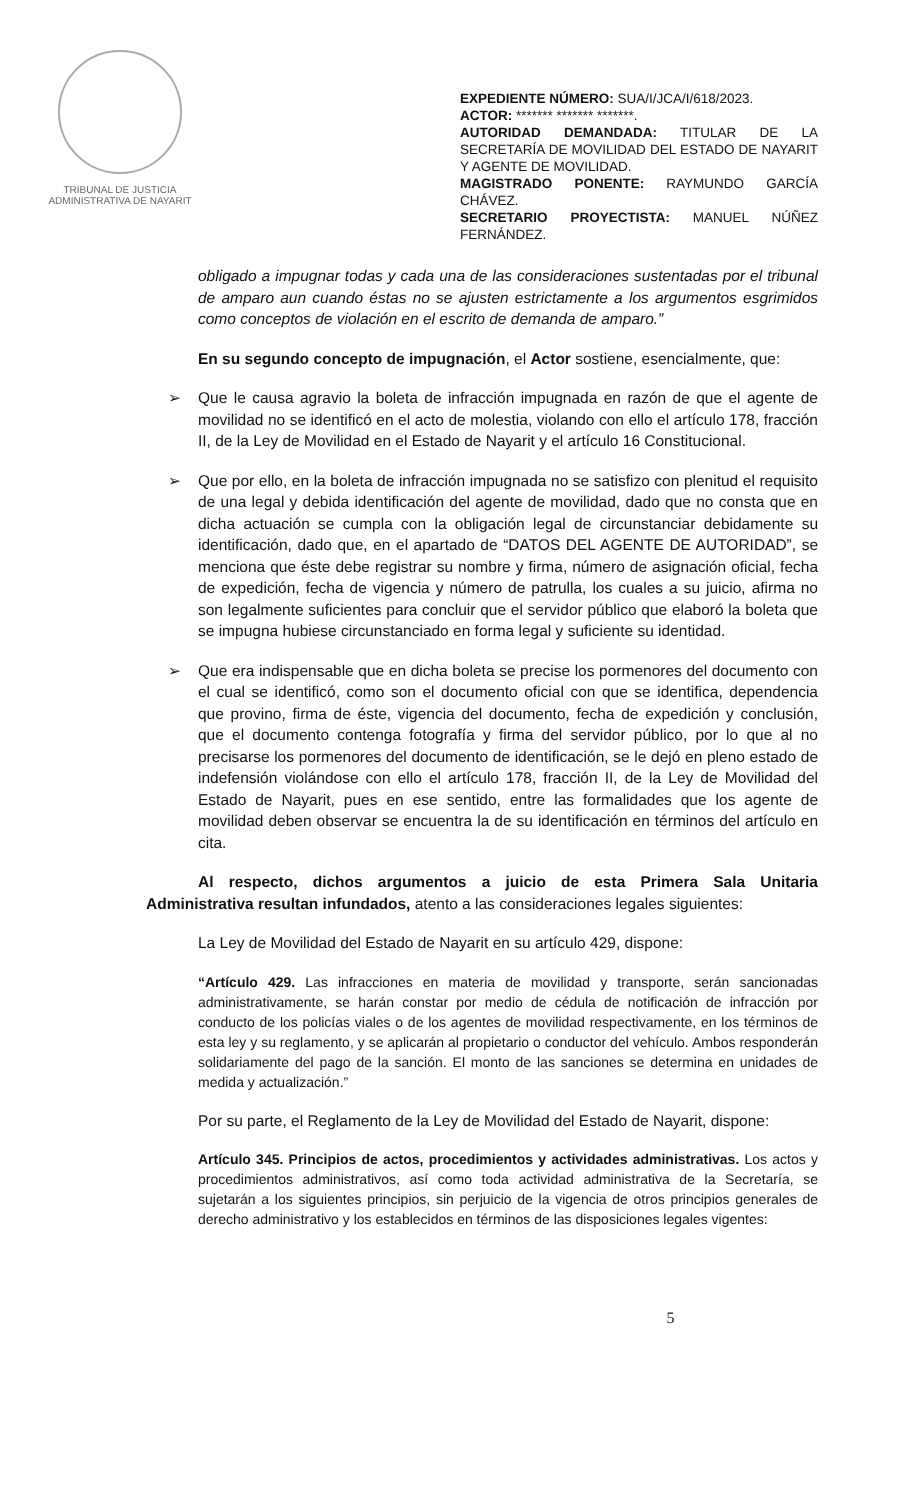TRIBUNAL DE JUSTICIA
ADMINISTRATIVA DE NAYARIT
EXPEDIENTE NÚMERO: SUA/I/JCA/I/618/2023.
ACTOR: ******* ******* *******.
AUTORIDAD DEMANDADA: TITULAR DE LA SECRETARÍA DE MOVILIDAD DEL ESTADO DE NAYARIT Y AGENTE DE MOVILIDAD.
MAGISTRADO PONENTE: RAYMUNDO GARCÍA CHÁVEZ.
SECRETARIO PROYECTISTA: MANUEL NÚÑEZ FERNÁNDEZ.
obligado a impugnar todas y cada una de las consideraciones sustentadas por el tribunal de amparo aun cuando éstas no se ajusten estrictamente a los argumentos esgrimidos como conceptos de violación en el escrito de demanda de amparo.”
En su segundo concepto de impugnación, el Actor sostiene, esencialmente, que:
➢ Que le causa agravio la boleta de infracción impugnada en razón de que el agente de movilidad no se identificó en el acto de molestia, violando con ello el artículo 178, fracción II, de la Ley de Movilidad en el Estado de Nayarit y el artículo 16 Constitucional.
➢ Que por ello, en la boleta de infracción impugnada no se satisfizo con plenitud el requisito de una legal y debida identificación del agente de movilidad, dado que no consta que en dicha actuación se cumpla con la obligación legal de circunstanciar debidamente su identificación, dado que, en el apartado de “DATOS DEL AGENTE DE AUTORIDAD”, se menciona que éste debe registrar su nombre y firma, número de asignación oficial, fecha de expedición, fecha de vigencia y número de patrulla, los cuales a su juicio, afirma no son legalmente suficientes para concluir que el servidor público que elaboró la boleta que se impugna hubiese circunstanciado en forma legal y suficiente su identidad.
➢ Que era indispensable que en dicha boleta se precise los pormenores del documento con el cual se identificó, como son el documento oficial con que se identifica, dependencia que provino, firma de éste, vigencia del documento, fecha de expedición y conclusión, que el documento contenga fotografía y firma del servidor público, por lo que al no precisarse los pormenores del documento de identificación, se le dejó en pleno estado de indefensión violándose con ello el artículo 178, fracción II, de la Ley de Movilidad del Estado de Nayarit, pues en ese sentido, entre las formalidades que los agente de movilidad deben observar se encuentra la de su identificación en términos del artículo en cita.
Al respecto, dichos argumentos a juicio de esta Primera Sala Unitaria Administrativa resultan infundados, atento a las consideraciones legales siguientes:
La Ley de Movilidad del Estado de Nayarit en su artículo 429, dispone:
“Artículo 429. Las infracciones en materia de movilidad y transporte, serán sancionadas administrativamente, se harán constar por medio de cédula de notificación de infracción por conducto de los policías viales o de los agentes de movilidad respectivamente, en los términos de esta ley y su reglamento, y se aplicarán al propietario o conductor del vehículo. Ambos responderán solidariamente del pago de la sanción. El monto de las sanciones se determina en unidades de medida y actualización.”
Por su parte, el Reglamento de la Ley de Movilidad del Estado de Nayarit, dispone:
Artículo 345. Principios de actos, procedimientos y actividades administrativas. Los actos y procedimientos administrativos, así como toda actividad administrativa de la Secretaría, se sujetarán a los siguientes principios, sin perjuicio de la vigencia de otros principios generales de derecho administrativo y los establecidos en términos de las disposiciones legales vigentes:
5